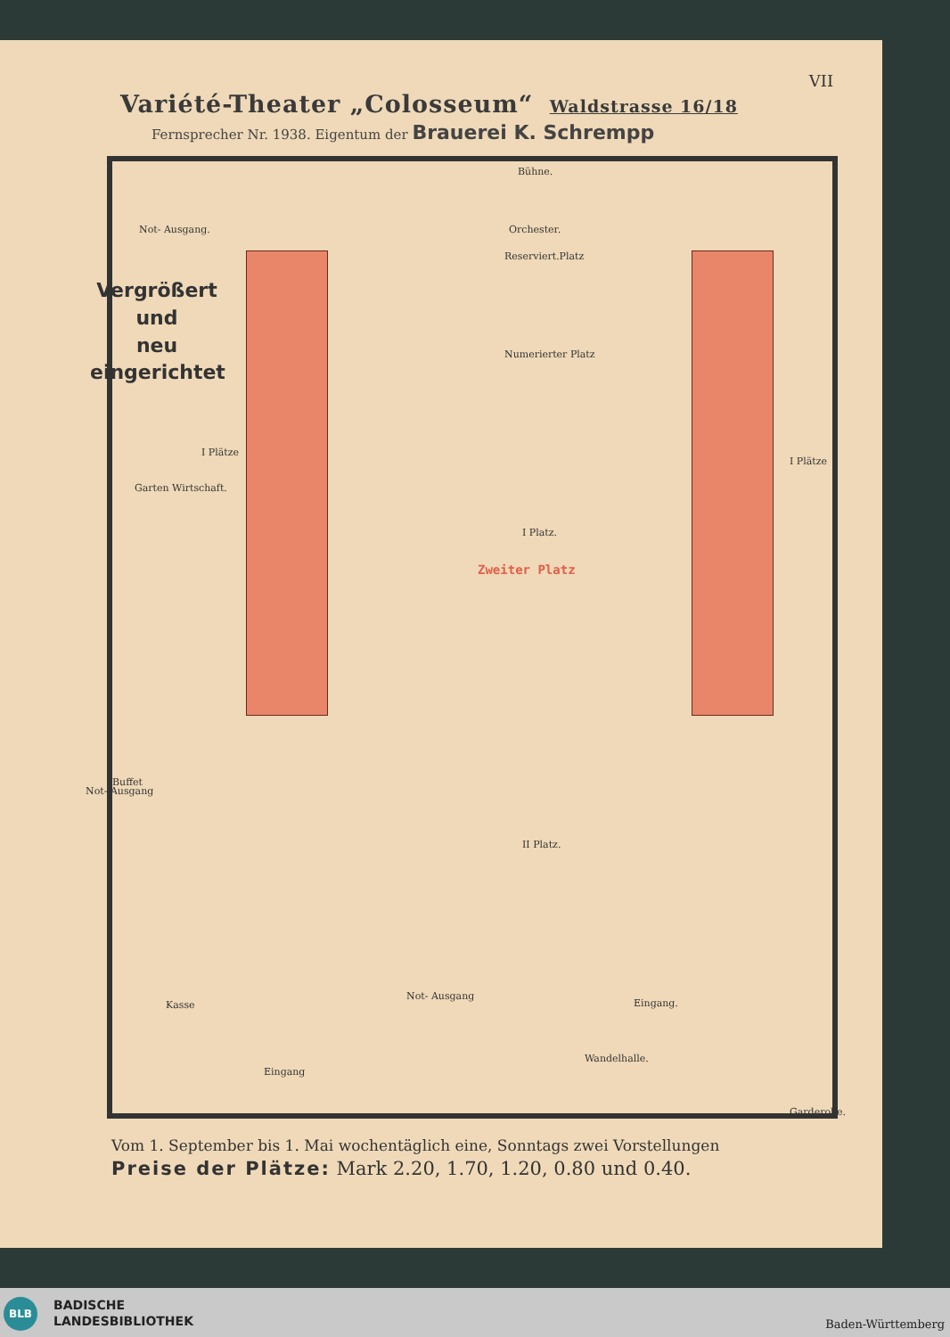VII
Variété-Theater „Colosseum“ Waldstrasse 16/18
Fernsprecher Nr. 1938. Eigentum der Brauerei K. Schrempp
Vergrößert
und
neu eingerichtet
Bühne.
Orchester.
Reserviert.Platz
Not- Ausgang.
Numerierter Platz
Garten Wirtschaft.
I Platz.
I Plätze
I Plätze
Zweiter Platz
II Platz.
Not- Ausgang
Buffet
Kasse
Not- Ausgang
Eingang.
Eingang
Garderobe.
Wandelhalle.
Vom 1. September bis 1. Mai wochentäglich eine, Sonntags zwei Vorstellungen
Preise der Plätze: Mark 2.20, 1.70, 1.20, 0.80 und 0.40.
BLB
BADISCHE
LANDESBIBLIOTHEK
Baden-Württemberg